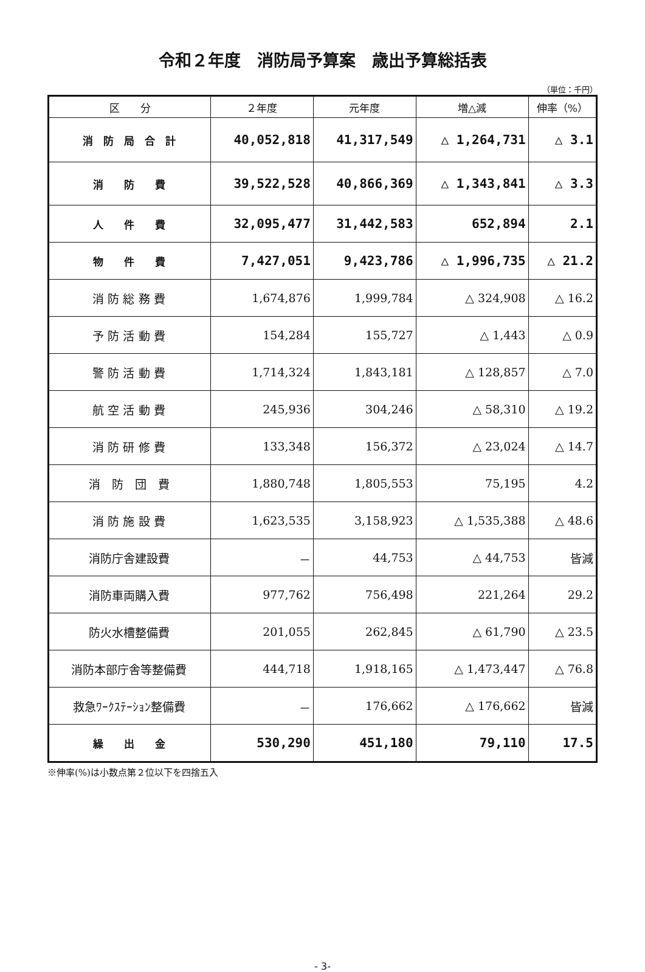令和２年度　消防局予算案　歳出予算総括表
（単位：千円）
| 区 分 | ２年度 | 元年度 | 増△減 | 伸率（%） |
| --- | --- | --- | --- | --- |
| 消 防 局 合 計 | 40,052,818 | 41,317,549 | △ 1,264,731 | △ 3.1 |
| 消 防 費 | 39,522,528 | 40,866,369 | △ 1,343,841 | △ 3.3 |
| 人 件 費 | 32,095,477 | 31,442,583 | 652,894 | 2.1 |
| 物 件 費 | 7,427,051 | 9,423,786 | △ 1,996,735 | △ 21.2 |
| 消 防 総 務 費 | 1,674,876 | 1,999,784 | △ 324,908 | △ 16.2 |
| 予 防 活 動 費 | 154,284 | 155,727 | △ 1,443 | △ 0.9 |
| 警 防 活 動 費 | 1,714,324 | 1,843,181 | △ 128,857 | △ 7.0 |
| 航 空 活 動 費 | 245,936 | 304,246 | △ 58,310 | △ 19.2 |
| 消 防 研 修 費 | 133,348 | 156,372 | △ 23,024 | △ 14.7 |
| 消 防 団 費 | 1,880,748 | 1,805,553 | 75,195 | 4.2 |
| 消 防 施 設 費 | 1,623,535 | 3,158,923 | △ 1,535,388 | △ 48.6 |
| 消防庁舎建設費 | － | 44,753 | △ 44,753 | 皆減 |
| 消防車両購入費 | 977,762 | 756,498 | 221,264 | 29.2 |
| 防火水槽整備費 | 201,055 | 262,845 | △ 61,790 | △ 23.5 |
| 消防本部庁舎等整備費 | 444,718 | 1,918,165 | △ 1,473,447 | △ 76.8 |
| 救急ﾜｰｸｽﾃｰｼｮﾝ整備費 | － | 176,662 | △ 176,662 | 皆減 |
| 繰 出 金 | 530,290 | 451,180 | 79,110 | 17.5 |
※伸率(%)は小数点第２位以下を四捨五入
- 3-